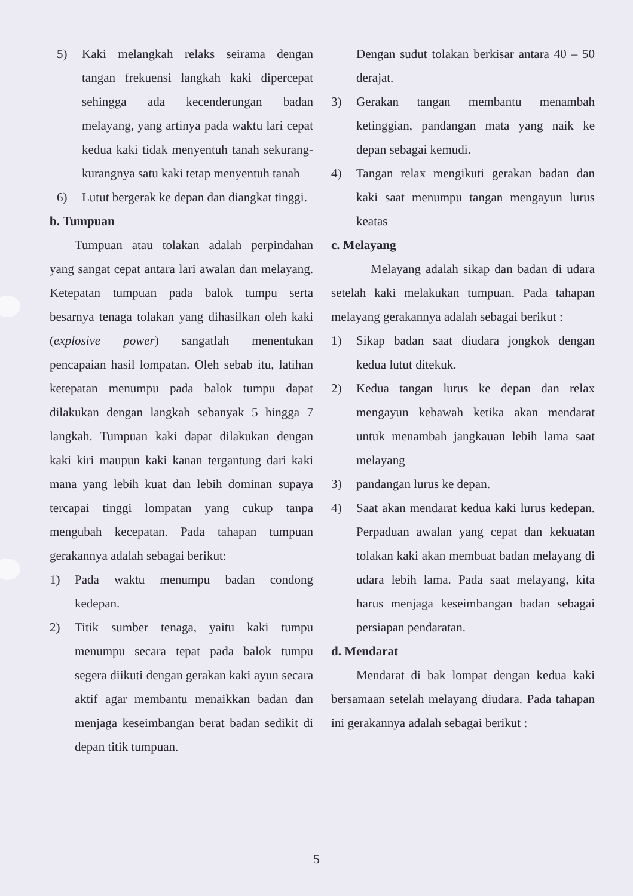5) Kaki melangkah relaks seirama dengan tangan frekuensi langkah kaki dipercepat sehingga ada kecenderungan badan melayang, yang artinya pada waktu lari cepat kedua kaki tidak menyentuh tanah sekurang-kurangnya satu kaki tetap menyentuh tanah
6) Lutut bergerak ke depan dan diangkat tinggi.
b. Tumpuan
Tumpuan atau tolakan adalah perpindahan yang sangat cepat antara lari awalan dan melayang. Ketepatan tumpuan pada balok tumpu serta besarnya tenaga tolakan yang dihasilkan oleh kaki (explosive power) sangatlah menentukan pencapaian hasil lompatan. Oleh sebab itu, latihan ketepatan menumpu pada balok tumpu dapat dilakukan dengan langkah sebanyak 5 hingga 7 langkah. Tumpuan kaki dapat dilakukan dengan kaki kiri maupun kaki kanan tergantung dari kaki mana yang lebih kuat dan lebih dominan supaya tercapai tinggi lompatan yang cukup tanpa mengubah kecepatan. Pada tahapan tumpuan gerakannya adalah sebagai berikut:
1) Pada waktu menumpu badan condong kedepan.
2) Titik sumber tenaga, yaitu kaki tumpu menumpu secara tepat pada balok tumpu segera diikuti dengan gerakan kaki ayun secara aktif agar membantu menaikkan badan dan menjaga keseimbangan berat badan sedikit di depan titik tumpuan.
Dengan sudut tolakan berkisar antara 40 – 50 derajat.
3) Gerakan tangan membantu menambah ketinggian, pandangan mata yang naik ke depan sebagai kemudi.
4) Tangan relax mengikuti gerakan badan dan kaki saat menumpu tangan mengayun lurus keatas
c. Melayang
Melayang adalah sikap dan badan di udara setelah kaki melakukan tumpuan. Pada tahapan melayang gerakannya adalah sebagai berikut :
1) Sikap badan saat diudara jongkok dengan kedua lutut ditekuk.
2) Kedua tangan lurus ke depan dan relax mengayun kebawah ketika akan mendarat untuk menambah jangkauan lebih lama saat melayang
3) pandangan lurus ke depan.
4) Saat akan mendarat kedua kaki lurus kedepan. Perpaduan awalan yang cepat dan kekuatan tolakan kaki akan membuat badan melayang di udara lebih lama. Pada saat melayang, kita harus menjaga keseimbangan badan sebagai persiapan pendaratan.
d. Mendarat
Mendarat di bak lompat dengan kedua kaki bersamaan setelah melayang diudara. Pada tahapan ini gerakannya adalah sebagai berikut :
5